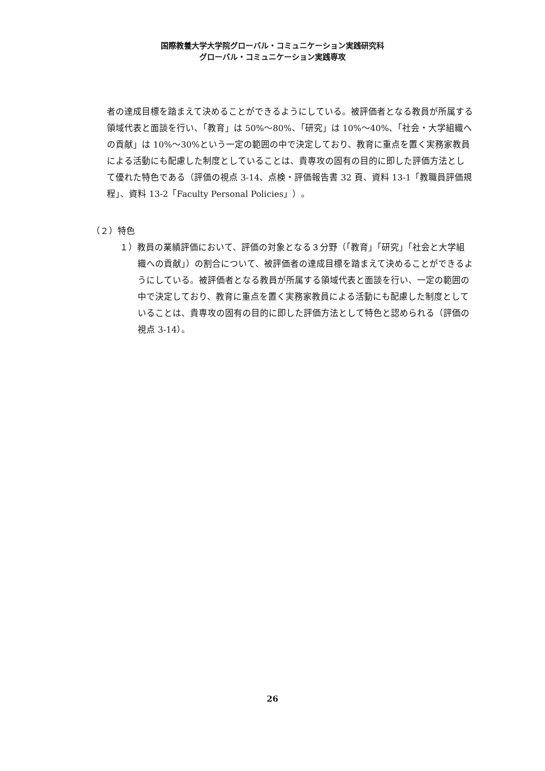国際教養大学大学院グローバル・コミュニケーション実践研究科
グローバル・コミュニケーション実践専攻
者の達成目標を踏まえて決めることができるようにしている。被評価者となる教員が所属する領域代表と面談を行い、「教育」は 50%～80%、「研究」は 10%～40%、「社会・大学組織への貢献」は 10%～30%という一定の範囲の中で決定しており、教育に重点を置く実務家教員による活動にも配慮した制度としていることは、貴専攻の固有の目的に即した評価方法として優れた特色である（評価の視点 3-14、点検・評価報告書 32 頁、資料 13-1「教職員評価規程」、資料 13-2「Faculty Personal Policies」）。
（２）特色
１）教員の業績評価において、評価の対象となる３分野（「教育」「研究」「社会と大学組織への貢献」）の割合について、被評価者の達成目標を踏まえて決めることができるようにしている。被評価者となる教員が所属する領域代表と面談を行い、一定の範囲の中で決定しており、教育に重点を置く実務家教員による活動にも配慮した制度としていることは、貴専攻の固有の目的に即した評価方法として特色と認められる（評価の視点 3-14）。
26